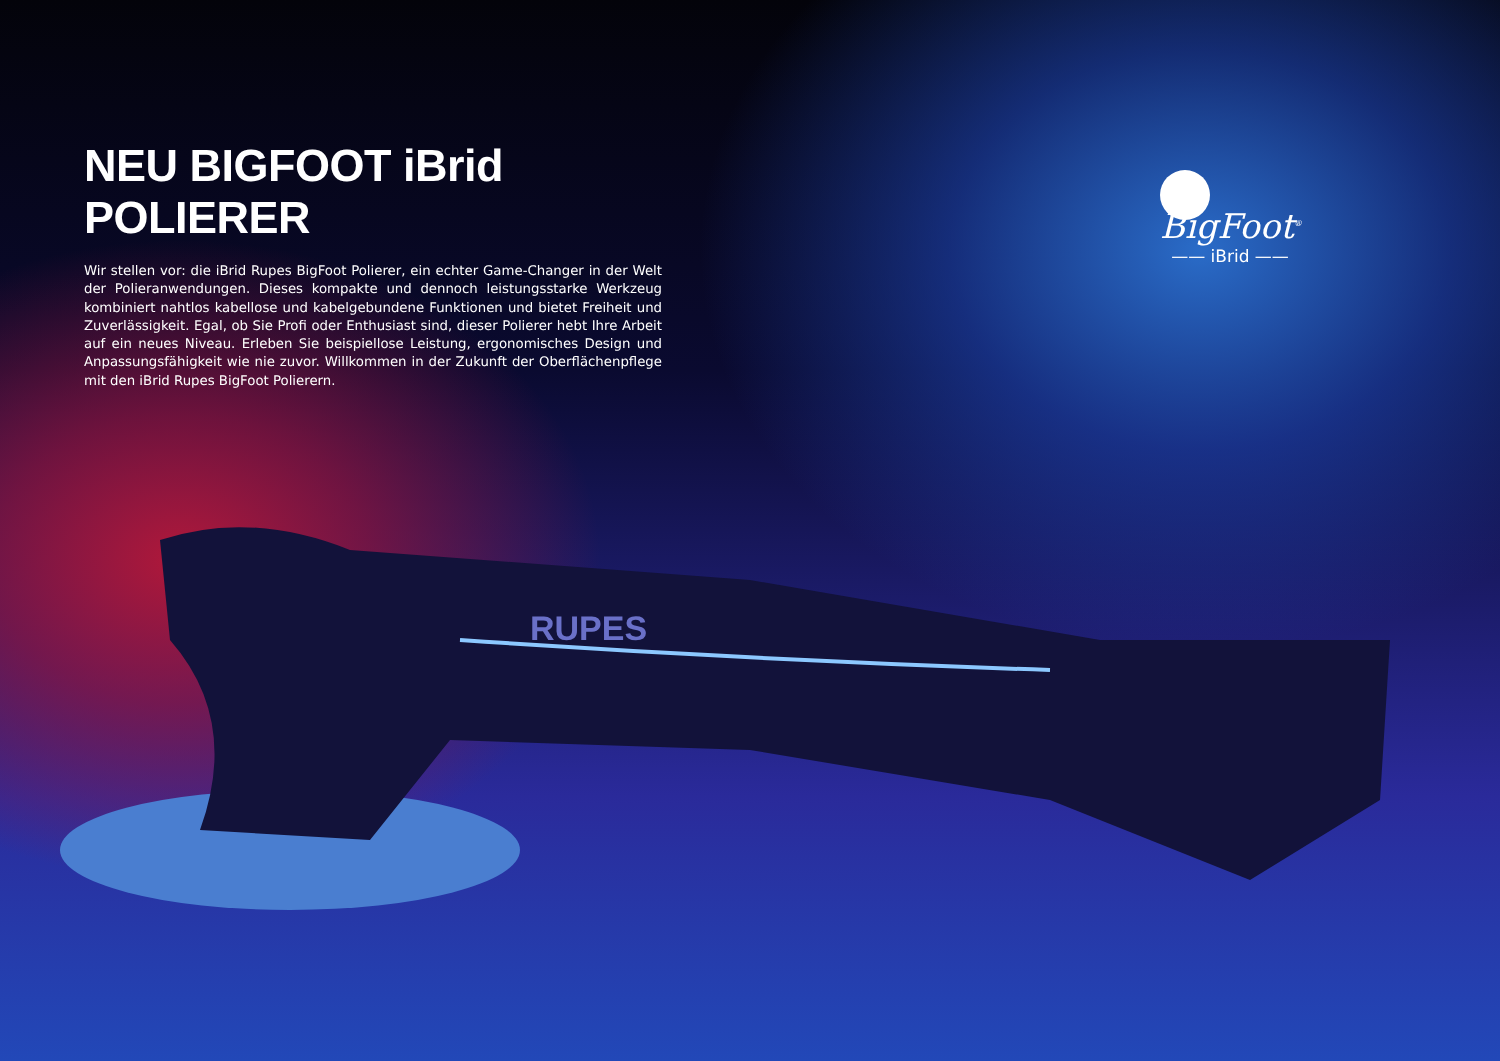RUPES
NEU BIGFOOT iBrid POLIERER
Wir stellen vor: die iBrid Rupes BigFoot Polierer, ein echter Game-Changer in der Welt der Polieranwendungen. Dieses kompakte und dennoch leistungsstarke Werkzeug kombiniert nahtlos kabellose und kabelgebundene Funktionen und bietet Freiheit und Zuverlässigkeit. Egal, ob Sie Profi oder Enthusiast sind, dieser Polierer hebt Ihre Arbeit auf ein neues Niveau. Erleben Sie beispiellose Leistung, ergonomisches Design und Anpassungsfähigkeit wie nie zuvor. Willkommen in der Zukunft der Oberflächenpflege mit den iBrid Rupes BigFoot Polierern.
BigFoot<sup>®</sup>
—— iBrid ——